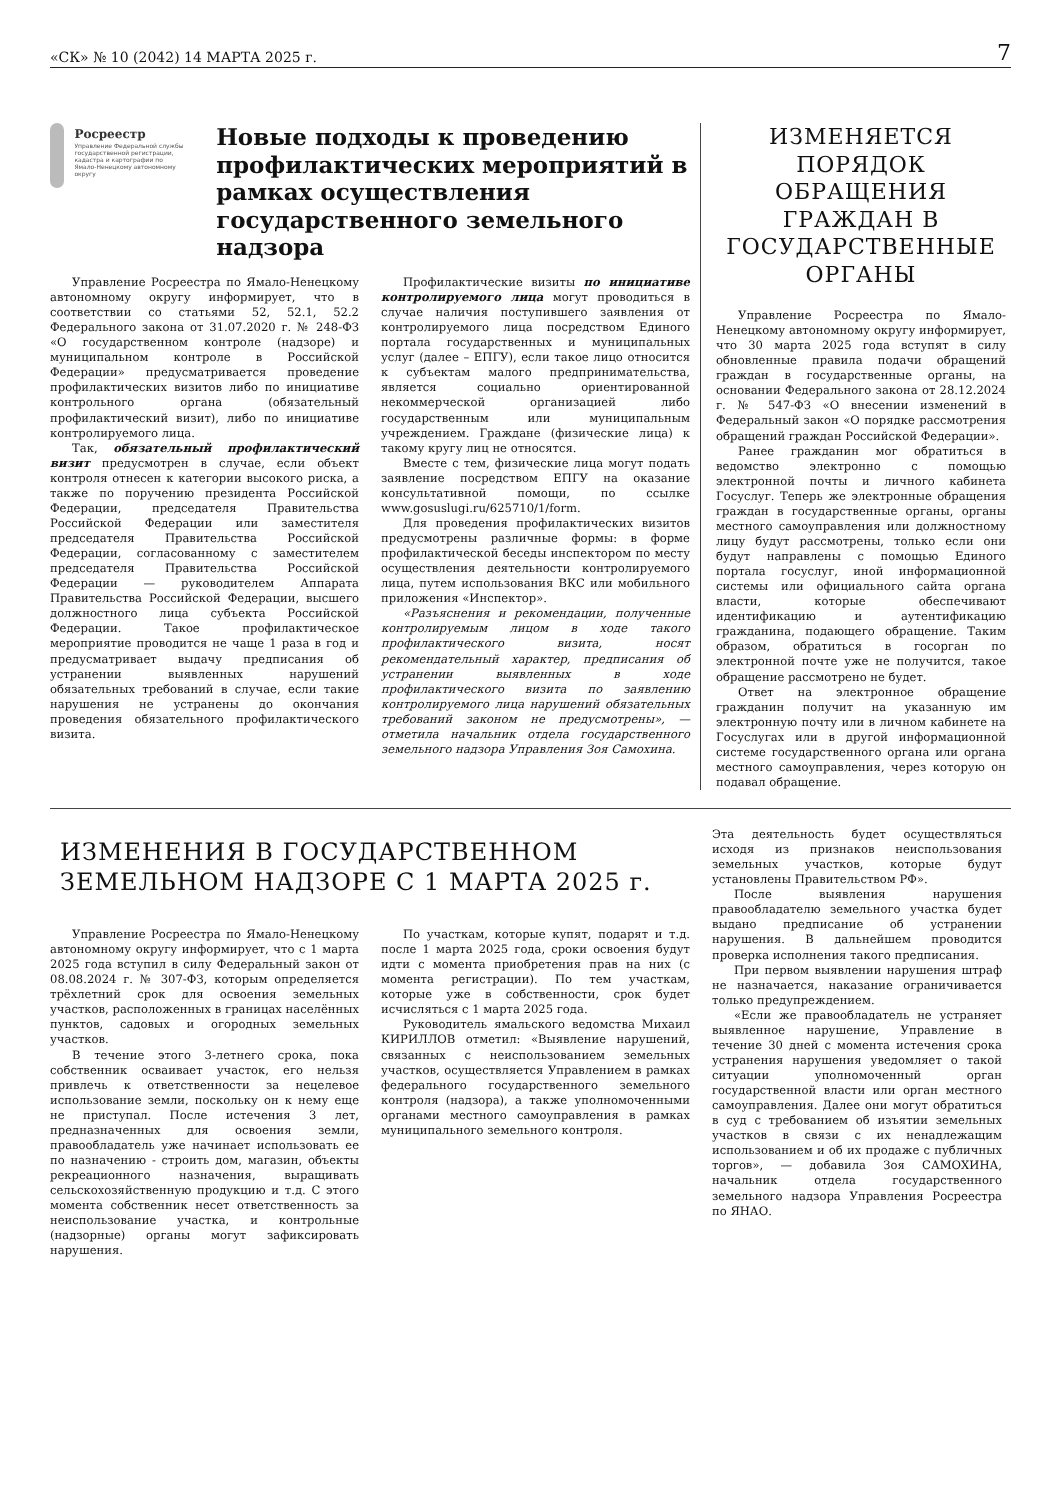«СК» № 10 (2042) 14 МАРТА 2025 г. 7
Росреестр
Управление Федеральной службы государственной регистрации, кадастра и картографии по Ямало-Ненецкому автономному округу
Новые подходы к проведению профилактических мероприятий в рамках осуществления государственного земельного надзора
Управление Росреестра по Ямало-Ненецкому автономному округу информирует, что в соответствии со статьями 52, 52.1, 52.2 Федерального закона от 31.07.2020 г. № 248-ФЗ «О государственном контроле (надзоре) и муниципальном контроле в Российской Федерации» предусматривается проведение профилактических визитов либо по инициативе контрольного органа (обязательный профилактический визит), либо по инициативе контролируемого лица.
Так, обязательный профилактический визит предусмотрен в случае, если объект контроля отнесен к категории высокого риска, а также по поручению президента Российской Федерации, председателя Правительства Российской Федерации или заместителя председателя Правительства Российской Федерации, согласованному с заместителем председателя Правительства Российской Федерации — руководителем Аппарата Правительства Российской Федерации, высшего должностного лица субъекта Российской Федерации. Такое профилактическое мероприятие проводится не чаще 1 раза в год и предусматривает выдачу предписания об устранении выявленных нарушений обязательных требований в случае, если такие нарушения не устранены до окончания проведения обязательного профилактического визита.
Профилактические визиты по инициативе контролируемого лица могут проводиться в случае наличия поступившего заявления от контролируемого лица посредством Единого портала государственных и муниципальных услуг (далее – ЕПГУ), если такое лицо относится к субъектам малого предпринимательства, является социально ориентированной некоммерческой организацией либо государственным или муниципальным учреждением. Граждане (физические лица) к такому кругу лиц не относятся.
Вместе с тем, физические лица могут подать заявление посредством ЕПГУ на оказание консультативной помощи, по ссылке www.gosuslugi.ru/625710/1/form.
Для проведения профилактических визитов предусмотрены различные формы: в форме профилактической беседы инспектором по месту осуществления деятельности контролируемого лица, путем использования ВКС или мобильного приложения «Инспектор».
«Разъяснения и рекомендации, полученные контролируемым лицом в ходе такого профилактического визита, носят рекомендательный характер, предписания об устранении выявленных в ходе профилактического визита по заявлению контролируемого лица нарушений обязательных требований законом не предусмотрены», — отметила начальник отдела государственного земельного надзора Управления Зоя Самохина.
ИЗМЕНЯЕТСЯ ПОРЯДОК ОБРАЩЕНИЯ ГРАЖДАН В ГОСУДАРСТВЕННЫЕ ОРГАНЫ
Управление Росреестра по Ямало-Ненецкому автономному округу информирует, что 30 марта 2025 года вступят в силу обновленные правила подачи обращений граждан в государственные органы, на основании Федерального закона от 28.12.2024 г. № 547-ФЗ «О внесении изменений в Федеральный закон «О порядке рассмотрения обращений граждан Российской Федерации».
Ранее гражданин мог обратиться в ведомство электронно с помощью электронной почты и личного кабинета Госуслуг. Теперь же электронные обращения граждан в государственные органы, органы местного самоуправления или должностному лицу будут рассмотрены, только если они будут направлены с помощью Единого портала госуслуг, иной информационной системы или официального сайта органа власти, которые обеспечивают идентификацию и аутентификацию гражданина, подающего обращение. Таким образом, обратиться в госорган по электронной почте уже не получится, такое обращение рассмотрено не будет.
Ответ на электронное обращение гражданин получит на указанную им электронную почту или в личном кабинете на Госуслугах или в другой информационной системе государственного органа или органа местного самоуправления, через которую он подавал обращение.
ИЗМЕНЕНИЯ В ГОСУДАРСТВЕННОМ ЗЕМЕЛЬНОМ НАДЗОРЕ С 1 МАРТА 2025 г.
Управление Росреестра по Ямало-Ненецкому автономному округу информирует, что с 1 марта 2025 года вступил в силу Федеральный закон от 08.08.2024 г. № 307-ФЗ, которым определяется трёхлетний срок для освоения земельных участков, расположенных в границах населённых пунктов, садовых и огородных земельных участков.
В течение этого 3-летнего срока, пока собственник осваивает участок, его нельзя привлечь к ответственности за нецелевое использование земли, поскольку он к нему еще не приступал. После истечения 3 лет, предназначенных для освоения земли, правообладатель уже начинает использовать ее по назначению - строить дом, магазин, объекты рекреационного назначения, выращивать сельскохозяйственную продукцию и т.д. С этого момента собственник несет ответственность за неиспользование участка, и контрольные (надзорные) органы могут зафиксировать нарушения.
По участкам, которые купят, подарят и т.д. после 1 марта 2025 года, сроки освоения будут идти с момента приобретения прав на них (с момента регистрации). По тем участкам, которые уже в собственности, срок будет исчисляться с 1 марта 2025 года.
Руководитель ямальского ведомства Михаил КИРИЛЛОВ отметил: «Выявление нарушений, связанных с неиспользованием земельных участков, осуществляется Управлением в рамках федерального государственного земельного контроля (надзора), а также уполномоченными органами местного самоуправления в рамках муниципального земельного контроля.
Эта деятельность будет осуществляться исходя из признаков неиспользования земельных участков, которые будут установлены Правительством РФ».
После выявления нарушения правообладателю земельного участка будет выдано предписание об устранении нарушения. В дальнейшем проводится проверка исполнения такого предписания.
При первом выявлении нарушения штраф не назначается, наказание ограничивается только предупреждением.
«Если же правообладатель не устраняет выявленное нарушение, Управление в течение 30 дней с момента истечения срока устранения нарушения уведомляет о такой ситуации уполномоченный орган государственной власти или орган местного самоуправления. Далее они могут обратиться в суд с требованием об изъятии земельных участков в связи с их ненадлежащим использованием и об их продаже с публичных торгов», — добавила Зоя САМОХИНА, начальник отдела государственного земельного надзора Управления Росреестра по ЯНАО.